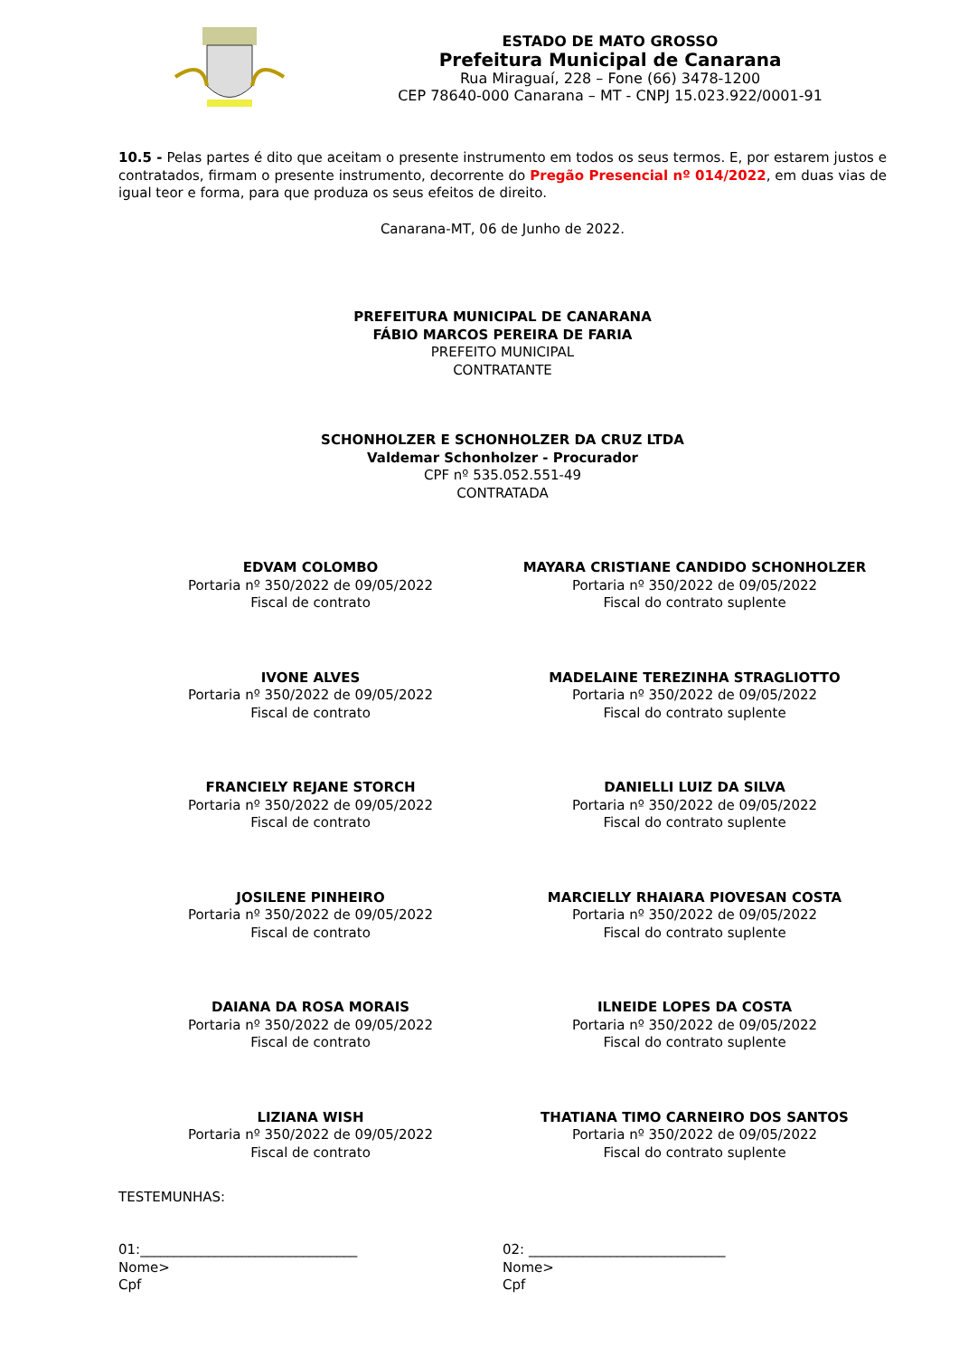ESTADO DE MATO GROSSO
Prefeitura Municipal de Canarana
Rua Miraguaí, 228 – Fone (66) 3478-1200
CEP 78640-000 Canarana – MT - CNPJ 15.023.922/0001-91
10.5 - Pelas partes é dito que aceitam o presente instrumento em todos os seus termos. E, por estarem justos e contratados, firmam o presente instrumento, decorrente do Pregão Presencial nº 014/2022, em duas vias de igual teor e forma, para que produza os seus efeitos de direito.
Canarana-MT, 06 de Junho de 2022.
PREFEITURA MUNICIPAL DE CANARANA
FÁBIO MARCOS PEREIRA DE FARIA
PREFEITO MUNICIPAL
CONTRATANTE
SCHONHOLZER E SCHONHOLZER DA CRUZ LTDA
Valdemar Schonholzer - Procurador
CPF nº 535.052.551-49
CONTRATADA
EDVAM COLOMBO
Portaria nº 350/2022 de 09/05/2022
Fiscal de contrato
MAYARA CRISTIANE CANDIDO SCHONHOLZER
Portaria nº 350/2022 de 09/05/2022
Fiscal do contrato suplente
IVONE ALVES
Portaria nº 350/2022 de 09/05/2022
Fiscal de contrato
MADELAINE TEREZINHA STRAGLIOTTO
Portaria nº 350/2022 de 09/05/2022
Fiscal do contrato suplente
FRANCIELY REJANE STORCH
Portaria nº 350/2022 de 09/05/2022
Fiscal de contrato
DANIELLI LUIZ DA SILVA
Portaria nº 350/2022 de 09/05/2022
Fiscal do contrato suplente
JOSILENE PINHEIRO
Portaria nº 350/2022 de 09/05/2022
Fiscal de contrato
MARCIELLY RHAIARA PIOVESAN COSTA
Portaria nº 350/2022 de 09/05/2022
Fiscal do contrato suplente
DAIANA DA ROSA MORAIS
Portaria nº 350/2022 de 09/05/2022
Fiscal de contrato
ILNEIDE LOPES DA COSTA
Portaria nº 350/2022 de 09/05/2022
Fiscal do contrato suplente
LIZIANA WISH
Portaria nº 350/2022 de 09/05/2022
Fiscal de contrato
THATIANA TIMO CARNEIRO DOS SANTOS
Portaria nº 350/2022 de 09/05/2022
Fiscal do contrato suplente
TESTEMUNHAS:
01:________________________________
Nome>
Cpf
02: _____________________________
Nome>
Cpf